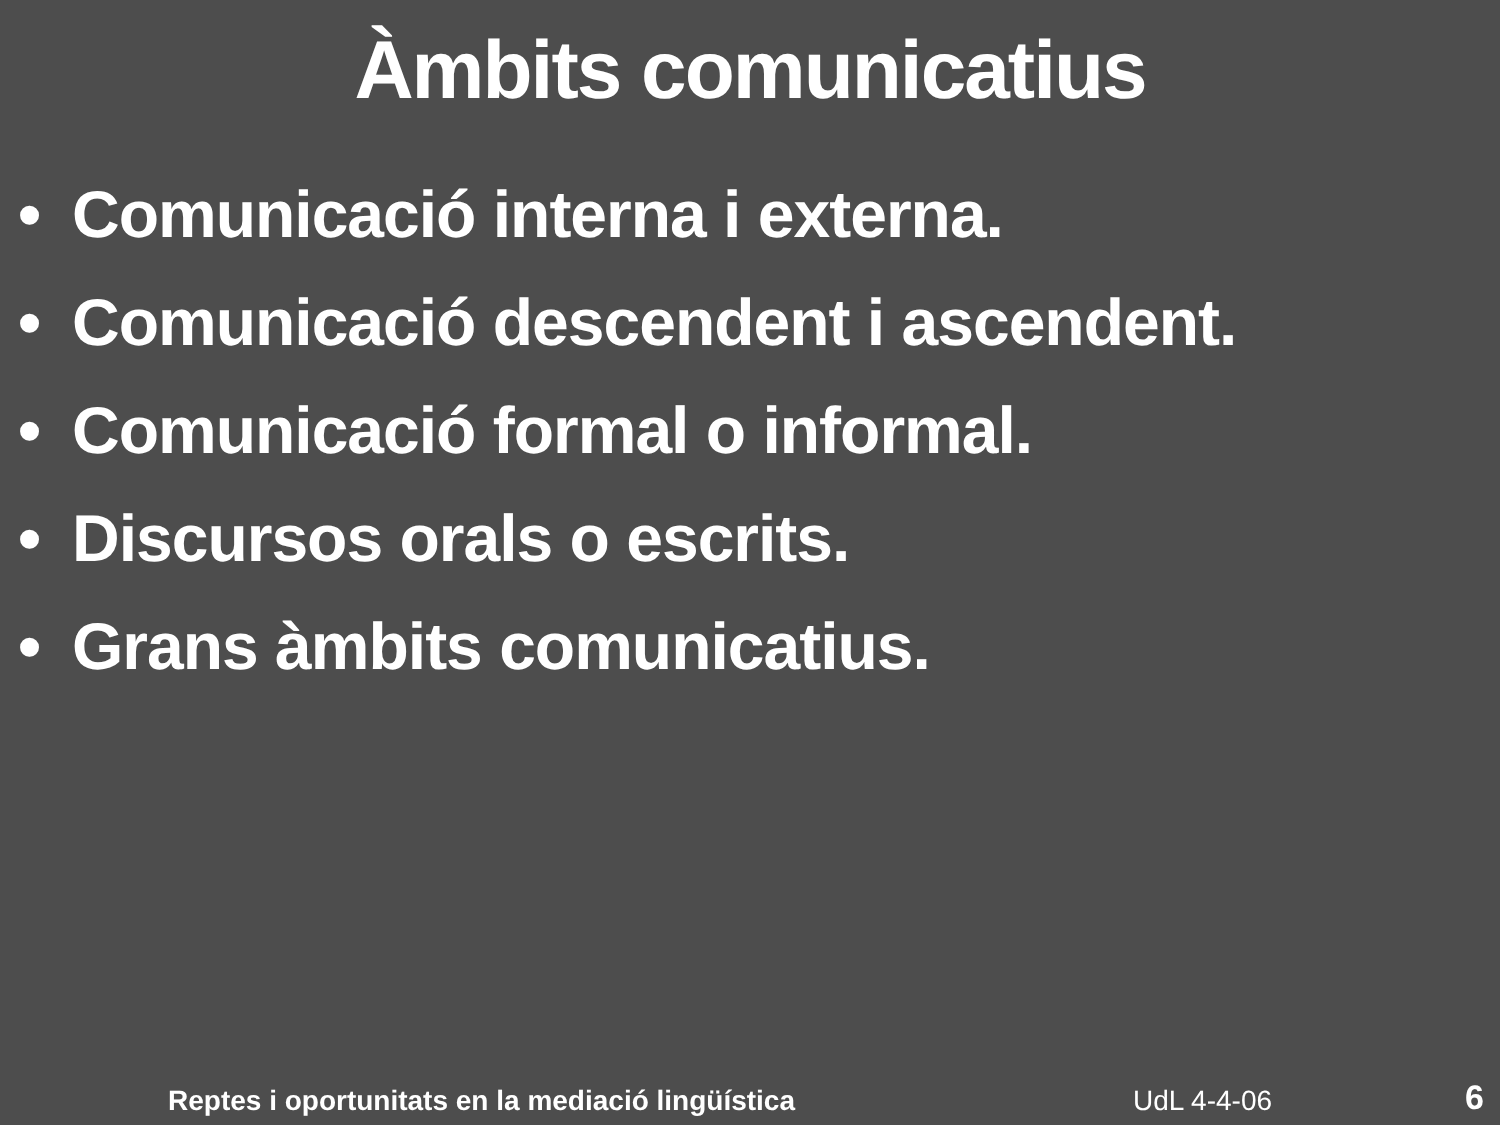Àmbits comunicatius
• Comunicació interna i externa.
• Comunicació descendent i ascendent.
• Comunicació formal o informal.
• Discursos orals o escrits.
• Grans àmbits comunicatius.
Reptes i oportunitats en la mediació lingüística UdL 4-4-06 6